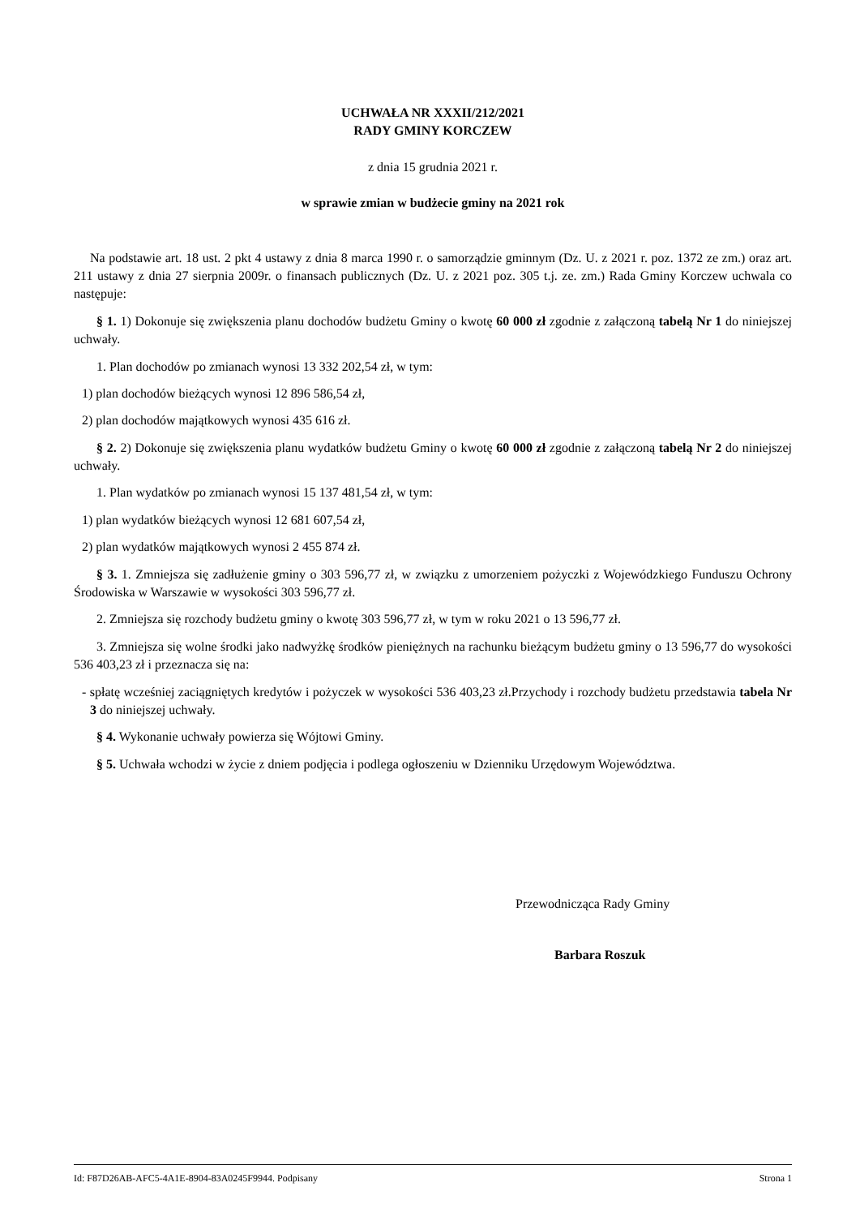UCHWAŁA NR XXXII/212/2021
RADY GMINY KORCZEW
z dnia 15 grudnia 2021 r.
w sprawie zmian w budżecie gminy na 2021 rok
Na podstawie art. 18 ust. 2 pkt 4 ustawy z dnia 8 marca 1990 r. o samorządzie gminnym (Dz. U. z 2021 r. poz. 1372 ze zm.) oraz art. 211 ustawy z dnia 27 sierpnia 2009r. o finansach publicznych (Dz. U. z 2021 poz. 305 t.j. ze. zm.) Rada Gminy Korczew uchwala co następuje:
§ 1. 1) Dokonuje się zwiększenia planu dochodów budżetu Gminy o kwotę 60 000 zł zgodnie z załączoną tabelą Nr 1 do niniejszej uchwały.
1. Plan dochodów po zmianach wynosi 13 332 202,54 zł, w tym:
1) plan dochodów bieżących wynosi 12 896 586,54 zł,
2) plan dochodów majątkowych wynosi 435 616 zł.
§ 2. 2) Dokonuje się zwiększenia planu wydatków budżetu Gminy o kwotę 60 000 zł zgodnie z załączoną tabelą Nr 2 do niniejszej uchwały.
1. Plan wydatków po zmianach wynosi 15 137 481,54 zł, w tym:
1) plan wydatków bieżących wynosi 12 681 607,54 zł,
2) plan wydatków majątkowych wynosi 2 455 874 zł.
§ 3. 1. Zmniejsza się zadłużenie gminy o 303 596,77 zł, w związku z umorzeniem pożyczki z Wojewódzkiego Funduszu Ochrony Środowiska w Warszawie w wysokości 303 596,77 zł.
2. Zmniejsza się rozchody budżetu gminy o kwotę 303 596,77 zł, w tym w roku 2021 o 13 596,77 zł.
3. Zmniejsza się wolne środki jako nadwyżkę środków pieniężnych na rachunku bieżącym budżetu gminy o 13 596,77 do wysokości 536 403,23 zł i przeznacza się na:
- spłatę wcześniej zaciągniętych kredytów i pożyczek w wysokości 536 403,23 zł.Przychody i rozchody budżetu przedstawia tabela Nr 3 do niniejszej uchwały.
§ 4. Wykonanie uchwały powierza się Wójtowi Gminy.
§ 5. Uchwała wchodzi w życie z dniem podjęcia i podlega ogłoszeniu w Dzienniku Urzędowym Województwa.
Przewodnicząca Rady Gminy
Barbara Roszuk
Id: F87D26AB-AFC5-4A1E-8904-83A0245F9944. Podpisany Strona 1